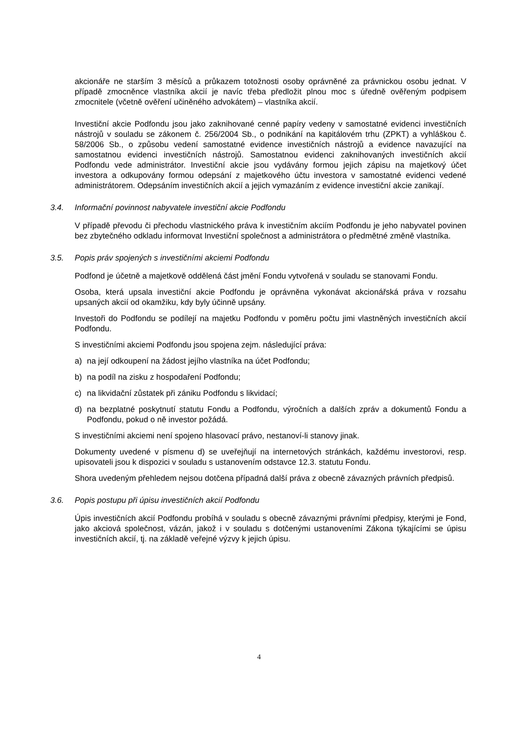akcionáře ne starším 3 měsíců a průkazem totožnosti osoby oprávněné za právnickou osobu jednat. V případě zmocněnce vlastníka akcií je navíc třeba předložit plnou moc s úředně ověřeným podpisem zmocnitele (včetně ověření učiněného advokátem) – vlastníka akcií.
Investiční akcie Podfondu jsou jako zaknihované cenné papíry vedeny v samostatné evidenci investičních nástrojů v souladu se zákonem č. 256/2004 Sb., o podnikání na kapitálovém trhu (ZPKT) a vyhláškou č. 58/2006 Sb., o způsobu vedení samostatné evidence investičních nástrojů a evidence navazující na samostatnou evidenci investičních nástrojů. Samostatnou evidenci zaknihovaných investičních akcií Podfondu vede administrátor. Investiční akcie jsou vydávány formou jejich zápisu na majetkový účet investora a odkupovány formou odepsání z majetkového účtu investora v samostatné evidenci vedené administrátorem. Odepsáním investičních akcií a jejich vymazáním z evidence investiční akcie zanikají.
3.4. Informační povinnost nabyvatele investiční akcie Podfondu
V případě převodu či přechodu vlastnického práva k investičním akciím Podfondu je jeho nabyvatel povinen bez zbytečného odkladu informovat Investiční společnost a administrátora o předmětné změně vlastníka.
3.5. Popis práv spojených s investičními akciemi Podfondu
Podfond je účetně a majetkově oddělená část jmění Fondu vytvořená v souladu se stanovami Fondu.
Osoba, která upsala investiční akcie Podfondu je oprávněna vykonávat akcionářská práva v rozsahu upsaných akcií od okamžiku, kdy byly účinně upsány.
Investoři do Podfondu se podílejí na majetku Podfondu v poměru počtu jimi vlastněných investičních akcií Podfondu.
S investičními akciemi Podfondu jsou spojena zejm. následující práva:
a) na její odkoupení na žádost jejího vlastníka na účet Podfondu;
b) na podíl na zisku z hospodaření Podfondu;
c) na likvidační zůstatek při zániku Podfondu s likvidací;
d) na bezplatné poskytnutí statutu Fondu a Podfondu, výročních a dalších zpráv a dokumentů Fondu a Podfondu, pokud o ně investor požádá.
S investičními akciemi není spojeno hlasovací právo, nestanoví-li stanovy jinak.
Dokumenty uvedené v písmenu d) se uveřejňují na internetových stránkách, každému investorovi, resp. upisovateli jsou k dispozici v souladu s ustanovením odstavce 12.3. statutu Fondu.
Shora uvedeným přehledem nejsou dotčena případná další práva z obecně závazných právních předpisů.
3.6. Popis postupu při úpisu investičních akcií Podfondu
Úpis investičních akcií Podfondu probíhá v souladu s obecně závaznými právními předpisy, kterými je Fond, jako akciová společnost, vázán, jakož i v souladu s dotčenými ustanoveními Zákona týkajícími se úpisu investičních akcií, tj. na základě veřejné výzvy k jejich úpisu.
4